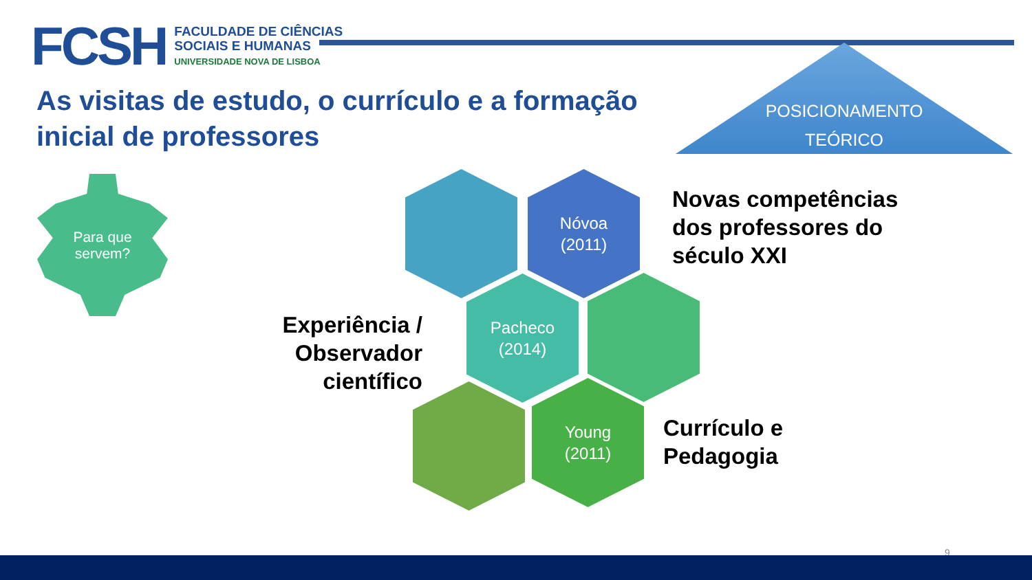FCSH
FACULDADE DE CIÊNCIAS
SOCIAIS E HUMANAS
UNIVERSIDADE NOVA DE LISBOA
POSICIONAMENTO
TEÓRICO
As visitas de estudo, o currículo e a formação inicial de professores
Para que
servem?
Nóvoa
(2011)
Pacheco
(2014)
Young
(2011)
Novas competências
dos professores do
século XXI
Experiência / Observador científico
Currículo e
Pedagogia
9